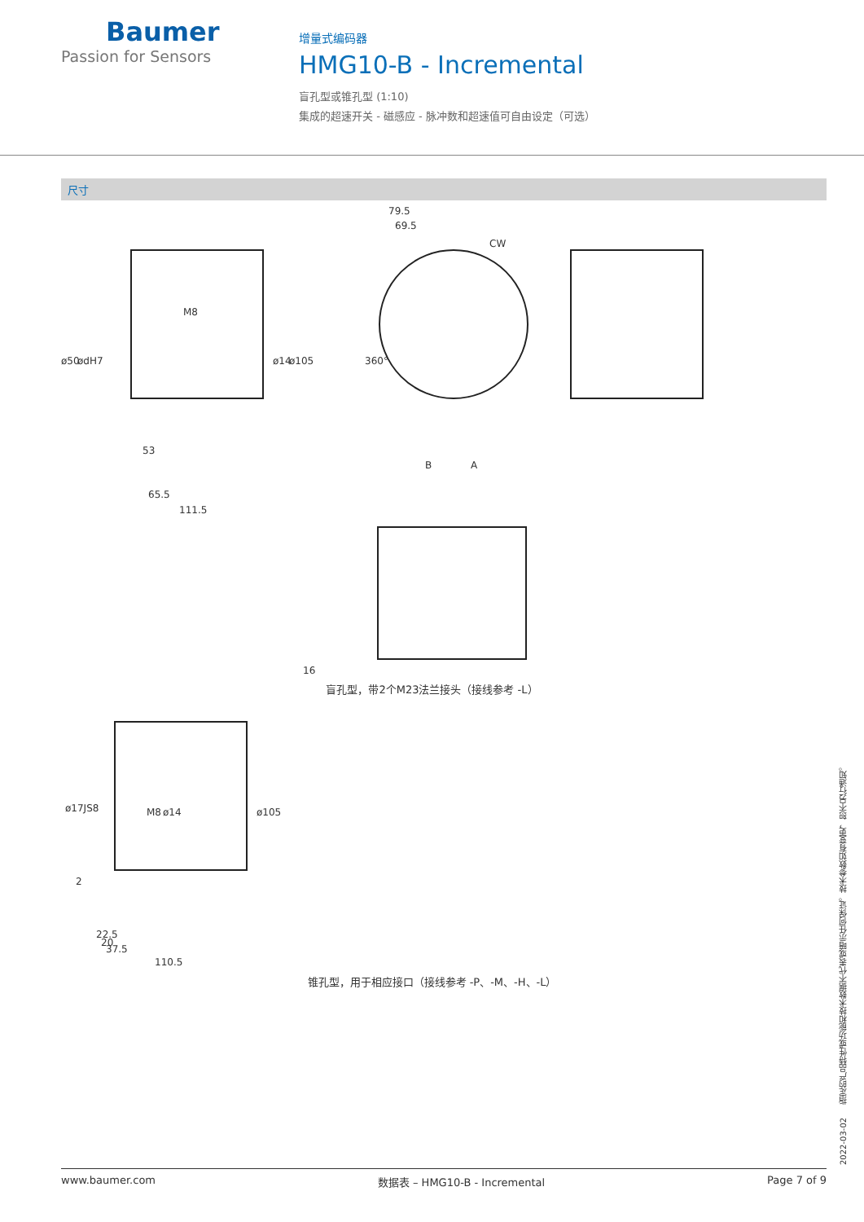Baumer
Passion for Sensors
增量式编码器
HMG10-B - Incremental
盲孔型或锥孔型 (1:10)
集成的超速开关 - 磁感应 - 脉冲数和超速值可自由设定（可选）
尺寸
79.5
69.5
CW
ø50 ødH7
M8
ø14 ø105 360°
53
65.5
111.5
B A
16
盲孔型，带2个M23法兰接头（接线参考 -L）
ø17JS8 M8 ø14 ø105
2
20
22.5
37.5
110.5
锥孔型，用于相应接口（接线参考 -P、-M、-H、-L）
2022-03-02 指定的产品特性或功能和技术数据不代表或暗示任何保证。技术参数如有变更，恕不另行通知。
www.baumer.com 数据表 – HMG10-B - Incremental Page 7 of 9